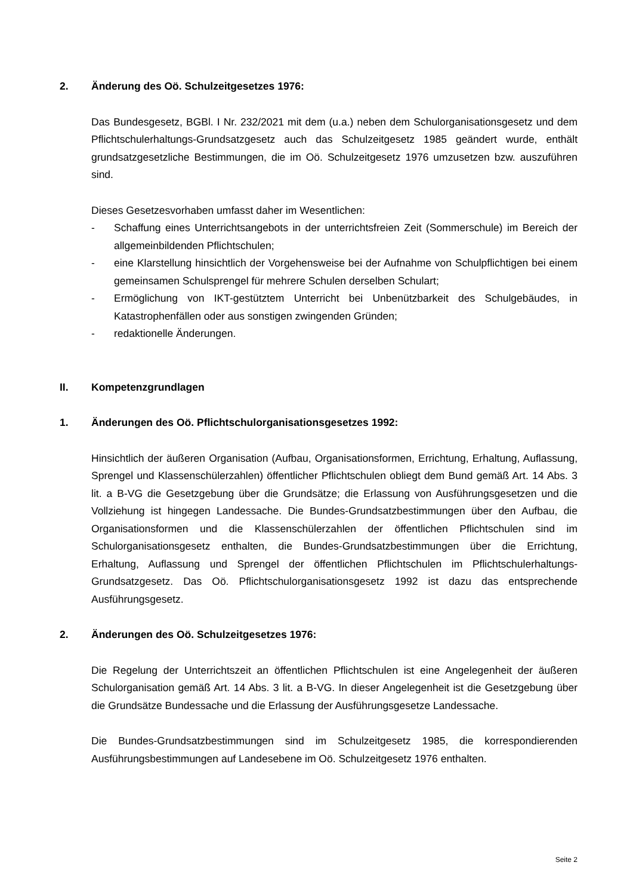2. Änderung des Oö. Schulzeitgesetzes 1976:
Das Bundesgesetz, BGBl. I Nr. 232/2021 mit dem (u.a.) neben dem Schulorganisationsgesetz und dem Pflichtschulerhaltungs-Grundsatzgesetz auch das Schulzeitgesetz 1985 geändert wurde, enthält grundsatzgesetzliche Bestimmungen, die im Oö. Schulzeitgesetz 1976 umzusetzen bzw. auszuführen sind.
Dieses Gesetzesvorhaben umfasst daher im Wesentlichen:
- Schaffung eines Unterrichtsangebots in der unterrichtsfreien Zeit (Sommerschule) im Bereich der allgemeinbildenden Pflichtschulen;
- eine Klarstellung hinsichtlich der Vorgehensweise bei der Aufnahme von Schulpflichtigen bei einem gemeinsamen Schulsprengel für mehrere Schulen derselben Schulart;
- Ermöglichung von IKT-gestütztem Unterricht bei Unbenützbarkeit des Schulgebäudes, in Katastrophenfällen oder aus sonstigen zwingenden Gründen;
- redaktionelle Änderungen.
II. Kompetenzgrundlagen
1. Änderungen des Oö. Pflichtschulorganisationsgesetzes 1992:
Hinsichtlich der äußeren Organisation (Aufbau, Organisationsformen, Errichtung, Erhaltung, Auflassung, Sprengel und Klassenschülerzahlen) öffentlicher Pflichtschulen obliegt dem Bund gemäß Art. 14 Abs. 3 lit. a B-VG die Gesetzgebung über die Grundsätze; die Erlassung von Ausführungsgesetzen und die Vollziehung ist hingegen Landessache. Die Bundes-Grundsatzbestimmungen über den Aufbau, die Organisationsformen und die Klassenschülerzahlen der öffentlichen Pflichtschulen sind im Schulorganisationsgesetz enthalten, die Bundes-Grundsatzbestimmungen über die Errichtung, Erhaltung, Auflassung und Sprengel der öffentlichen Pflichtschulen im Pflichtschulerhaltungs-Grundsatzgesetz. Das Oö. Pflichtschulorganisationsgesetz 1992 ist dazu das entsprechende Ausführungsgesetz.
2. Änderungen des Oö. Schulzeitgesetzes 1976:
Die Regelung der Unterrichtszeit an öffentlichen Pflichtschulen ist eine Angelegenheit der äußeren Schulorganisation gemäß Art. 14 Abs. 3 lit. a B-VG. In dieser Angelegenheit ist die Gesetzgebung über die Grundsätze Bundessache und die Erlassung der Ausführungsgesetze Landessache.
Die Bundes-Grundsatzbestimmungen sind im Schulzeitgesetz 1985, die korrespondierenden Ausführungsbestimmungen auf Landesebene im Oö. Schulzeitgesetz 1976 enthalten.
Seite 2